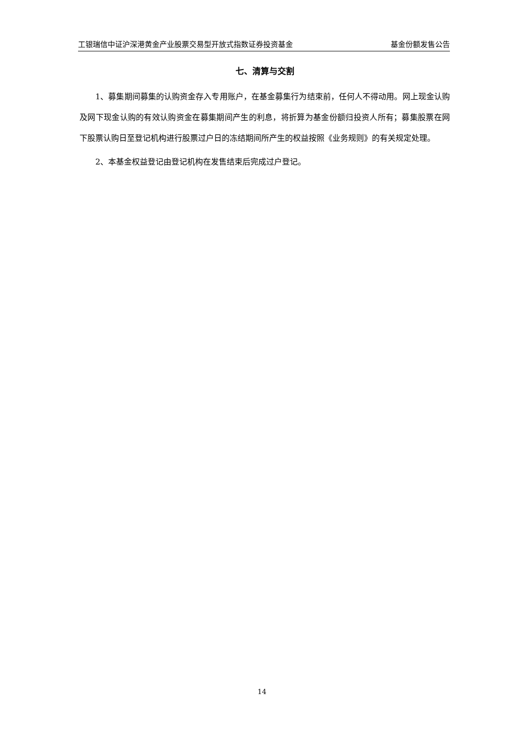工银瑞信中证沪深港黄金产业股票交易型开放式指数证券投资基金 基金份额发售公告
七、清算与交割
1、募集期间募集的认购资金存入专用账户，在基金募集行为结束前，任何人不得动用。网上现金认购及网下现金认购的有效认购资金在募集期间产生的利息，将折算为基金份额归投资人所有；募集股票在网下股票认购日至登记机构进行股票过户日的冻结期间所产生的权益按照《业务规则》的有关规定处理。
2、本基金权益登记由登记机构在发售结束后完成过户登记。
14